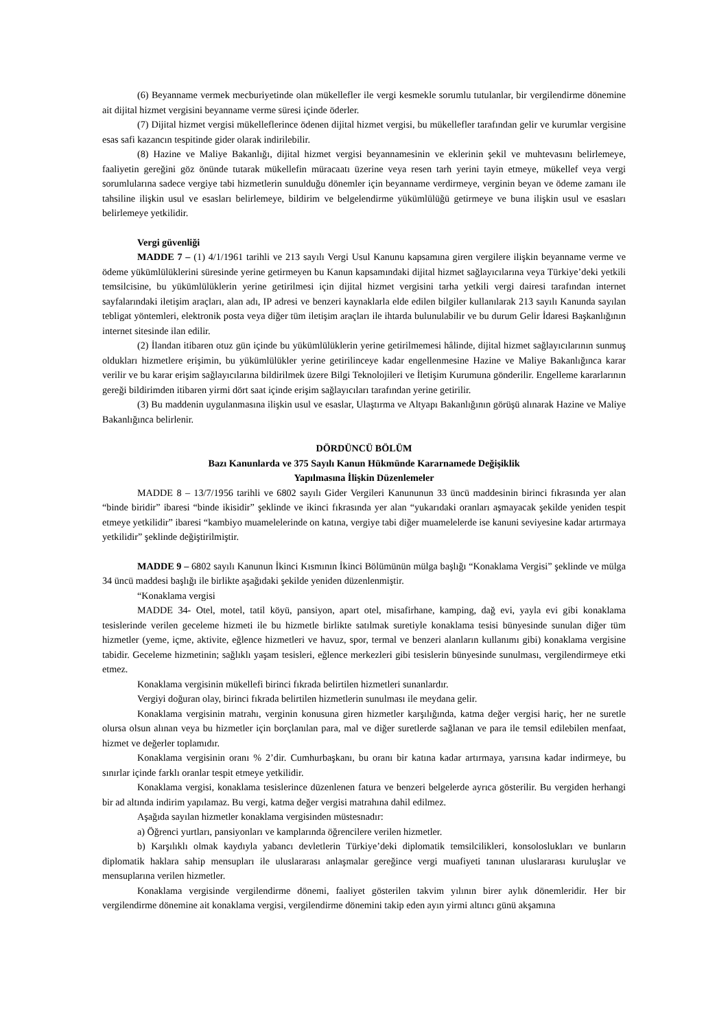(6) Beyanname vermek mecburiyetinde olan mükellefler ile vergi kesmekle sorumlu tutulanlar, bir vergilendirme dönemine ait dijital hizmet vergisini beyanname verme süresi içinde öderler.
(7) Dijital hizmet vergisi mükelleflerince ödenen dijital hizmet vergisi, bu mükellefler tarafından gelir ve kurumlar vergisine esas safi kazancın tespitinde gider olarak indirilebilir.
(8) Hazine ve Maliye Bakanlığı, dijital hizmet vergisi beyannamesinin ve eklerinin şekil ve muhtevasını belirlemeye, faaliyetin gereğini göz önünde tutarak mükellefin müracaatı üzerine veya resen tarh yerini tayin etmeye, mükellef veya vergi sorumlularına sadece vergiye tabi hizmetlerin sunulduğu dönemler için beyanname verdirmeye, verginin beyan ve ödeme zamanı ile tahsiline ilişkin usul ve esasları belirlemeye, bildirim ve belgelendirme yükümlülüğü getirmeye ve buna ilişkin usul ve esasları belirlemeye yetkilidir.
Vergi güvenliği
MADDE 7 – (1) 4/1/1961 tarihli ve 213 sayılı Vergi Usul Kanunu kapsamına giren vergilere ilişkin beyanname verme ve ödeme yükümlülüklerini süresinde yerine getirmeyen bu Kanun kapsamındaki dijital hizmet sağlayıcılarına veya Türkiye’deki yetkili temsilcisine, bu yükümlülüklerin yerine getirilmesi için dijital hizmet vergisini tarha yetkili vergi dairesi tarafından internet sayfalarındaki iletişim araçları, alan adı, IP adresi ve benzeri kaynaklarla elde edilen bilgiler kullanılarak 213 sayılı Kanunda sayılan tebligat yöntemleri, elektronik posta veya diğer tüm iletişim araçları ile ihtarda bulunulabilir ve bu durum Gelir İdaresi Başkanlığının internet sitesinde ilan edilir.
(2) İlandan itibaren otuz gün içinde bu yükümlülüklerin yerine getirilmemesi hâlinde, dijital hizmet sağlayıcılarının sunmuş oldukları hizmetlere erişimin, bu yükümlülükler yerine getirilinceye kadar engellenmesine Hazine ve Maliye Bakanlığınca karar verilir ve bu karar erişim sağlayıcılarına bildirilmek üzere Bilgi Teknolojileri ve İletişim Kurumuna gönderilir. Engelleme kararlarının gereği bildirimden itibaren yirmi dört saat içinde erişim sağlayıcıları tarafından yerine getirilir.
(3) Bu maddenin uygulanmasına ilişkin usul ve esaslar, Ulaştırma ve Altyapı Bakanlığının görüşü alınarak Hazine ve Maliye Bakanlığınca belirlenir.
DÖRDÜNCÜ BÖLÜM
Bazı Kanunlarda ve 375 Sayılı Kanun Hükmünde Kararnamede Değişiklik
Yapılmasına İlişkin Düzenlemeler
MADDE 8 – 13/7/1956 tarihli ve 6802 sayılı Gider Vergileri Kanununun 33 üncü maddesinin birinci fıkrasında yer alan “binde biridir” ibaresi “binde ikisidir” şeklinde ve ikinci fıkrasında yer alan “yukarıdaki oranları aşmayacak şekilde yeniden tespit etmeye yetkilidir” ibaresi “kambiyo muamelelerinde on katına, vergiye tabi diğer muamelelerde ise kanuni seviyesine kadar artırmaya yetkilidir” şeklinde değiştirilmiştir.
MADDE 9 – 6802 sayılı Kanunun İkinci Kısmının İkinci Bölümünün mülga başlığı “Konaklama Vergisi” şeklinde ve mülga 34 üncü maddesi başlığı ile birlikte aşağıdaki şekilde yeniden düzenlenmiştir.
“Konaklama vergisi
MADDE 34- Otel, motel, tatil köyü, pansiyon, apart otel, misafirhane, kamping, dağ evi, yayla evi gibi konaklama tesislerinde verilen geceleme hizmeti ile bu hizmetle birlikte satılmak suretiyle konaklama tesisi bünyesinde sunulan diğer tüm hizmetler (yeme, içme, aktivite, eğlence hizmetleri ve havuz, spor, termal ve benzeri alanların kullanımı gibi) konaklama vergisine tabidir. Geceleme hizmetinin; sağlıklı yaşam tesisleri, eğlence merkezleri gibi tesislerin bünyesinde sunulması, vergilendirmeye etki etmez.
Konaklama vergisinin mükellefi birinci fıkrada belirtilen hizmetleri sunanlardır.
Vergiyi doğuran olay, birinci fıkrada belirtilen hizmetlerin sunulması ile meydana gelir.
Konaklama vergisinin matrahı, verginin konusuna giren hizmetler karşılığında, katma değer vergisi hariç, her ne suretle olursa olsun alınan veya bu hizmetler için borçlanılan para, mal ve diğer suretlerde sağlanan ve para ile temsil edilebilen menfaat, hizmet ve değerler toplamıdır.
Konaklama vergisinin oranı % 2’dir. Cumhurbaşkanı, bu oranı bir katına kadar artırmaya, yarısına kadar indirmeye, bu sınırlar içinde farklı oranlar tespit etmeye yetkilidir.
Konaklama vergisi, konaklama tesislerince düzenlenen fatura ve benzeri belgelerde ayrıca gösterilir. Bu vergiden herhangi bir ad altında indirim yapılamaz. Bu vergi, katma değer vergisi matrahına dahil edilmez.
Aşağıda sayılan hizmetler konaklama vergisinden müstesnadır:
a) Öğrenci yurtları, pansiyonları ve kamplarında öğrencilere verilen hizmetler.
b) Karşılıklı olmak kaydıyla yabancı devletlerin Türkiye’deki diplomatik temsilcilikleri, konsoloslukları ve bunların diplomatik haklara sahip mensupları ile uluslararası anlaşmalar gereğince vergi muafiyeti tanınan uluslararası kuruluşlar ve mensuplarına verilen hizmetler.
Konaklama vergisinde vergilendirme dönemi, faaliyet gösterilen takvim yılının birer aylık dönemleridir. Her bir vergilendirme dönemine ait konaklama vergisi, vergilendirme dönemini takip eden ayın yirmi altıncı günü akşamına